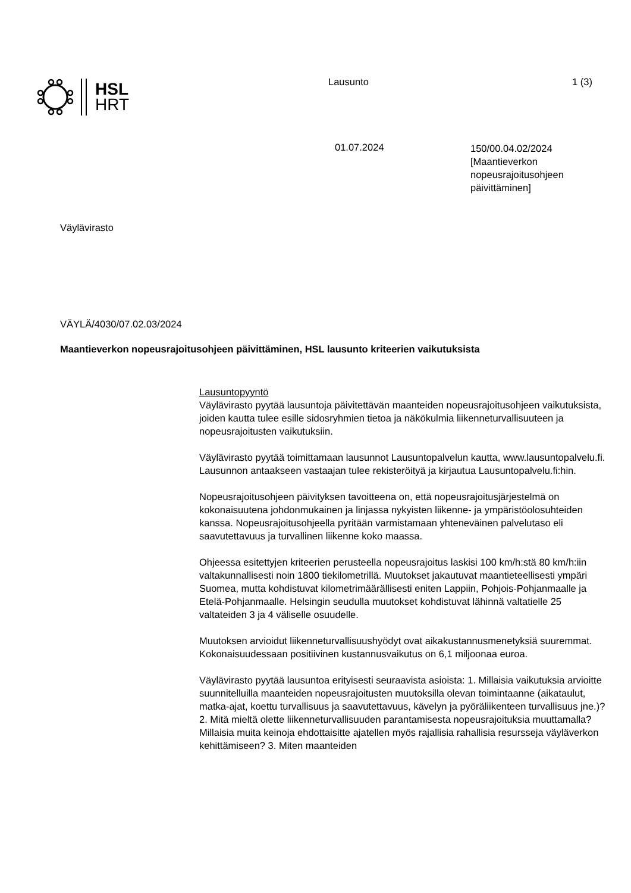HSL
HRT
Lausunto 1 (3)
01.07.2024
150/00.04.02/2024
[Maantieverkon
nopeusrajoitusohjeen
päivittäminen]
Väylävirasto
VÄYLÄ/4030/07.02.03/2024
Maantieverkon nopeusrajoitusohjeen päivittäminen, HSL lausunto kriteerien vaikutuksista
Lausuntopyyntö
Väylävirasto pyytää lausuntoja päivitettävän maanteiden nopeusrajoitusohjeen vaikutuksista, joiden kautta tulee esille sidosryhmien tietoa ja näkökulmia liikenneturvallisuuteen ja nopeusrajoitusten vaikutuksiin.
Väylävirasto pyytää toimittamaan lausunnot Lausuntopalvelun kautta, www.lausuntopalvelu.fi. Lausunnon antaakseen vastaajan tulee rekisteröityä ja kirjautua Lausuntopalvelu.fi:hin.
Nopeusrajoitusohjeen päivityksen tavoitteena on, että nopeusrajoitusjärjestelmä on kokonaisuutena johdonmukainen ja linjassa nykyisten liikenne- ja ympäristöolosuhteiden kanssa. Nopeusrajoitusohjeella pyritään varmistamaan yhteneväinen palvelutaso eli saavutettavuus ja turvallinen liikenne koko maassa.
Ohjeessa esitettyjen kriteerien perusteella nopeusrajoitus laskisi 100 km/h:stä 80 km/h:iin valtakunnallisesti noin 1800 tiekilometrillä. Muutokset jakautuvat maantieteellisesti ympäri Suomea, mutta kohdistuvat kilometrimäärällisesti eniten Lappiin, Pohjois-Pohjanmaalle ja Etelä-Pohjanmaalle. Helsingin seudulla muutokset kohdistuvat lähinnä valtatielle 25 valtateiden 3 ja 4 väliselle osuudelle.
Muutoksen arvioidut liikenneturvallisuushyödyt ovat aikakustannusmenetyksiä suuremmat. Kokonaisuudessaan positiivinen kustannusvaikutus on 6,1 miljoonaa euroa.
Väylävirasto pyytää lausuntoa erityisesti seuraavista asioista: 1. Millaisia vaikutuksia arvioitte suunnitelluilla maanteiden nopeusrajoitusten muutoksilla olevan toimintaanne (aikataulut, matka-ajat, koettu turvallisuus ja saavutettavuus, kävelyn ja pyöräliikenteen turvallisuus jne.)? 2. Mitä mieltä olette liikenneturvallisuuden parantamisesta nopeusrajoituksia muuttamalla? Millaisia muita keinoja ehdottaisitte ajatellen myös rajallisia rahallisia resursseja väyläverkon kehittämiseen? 3. Miten maanteiden